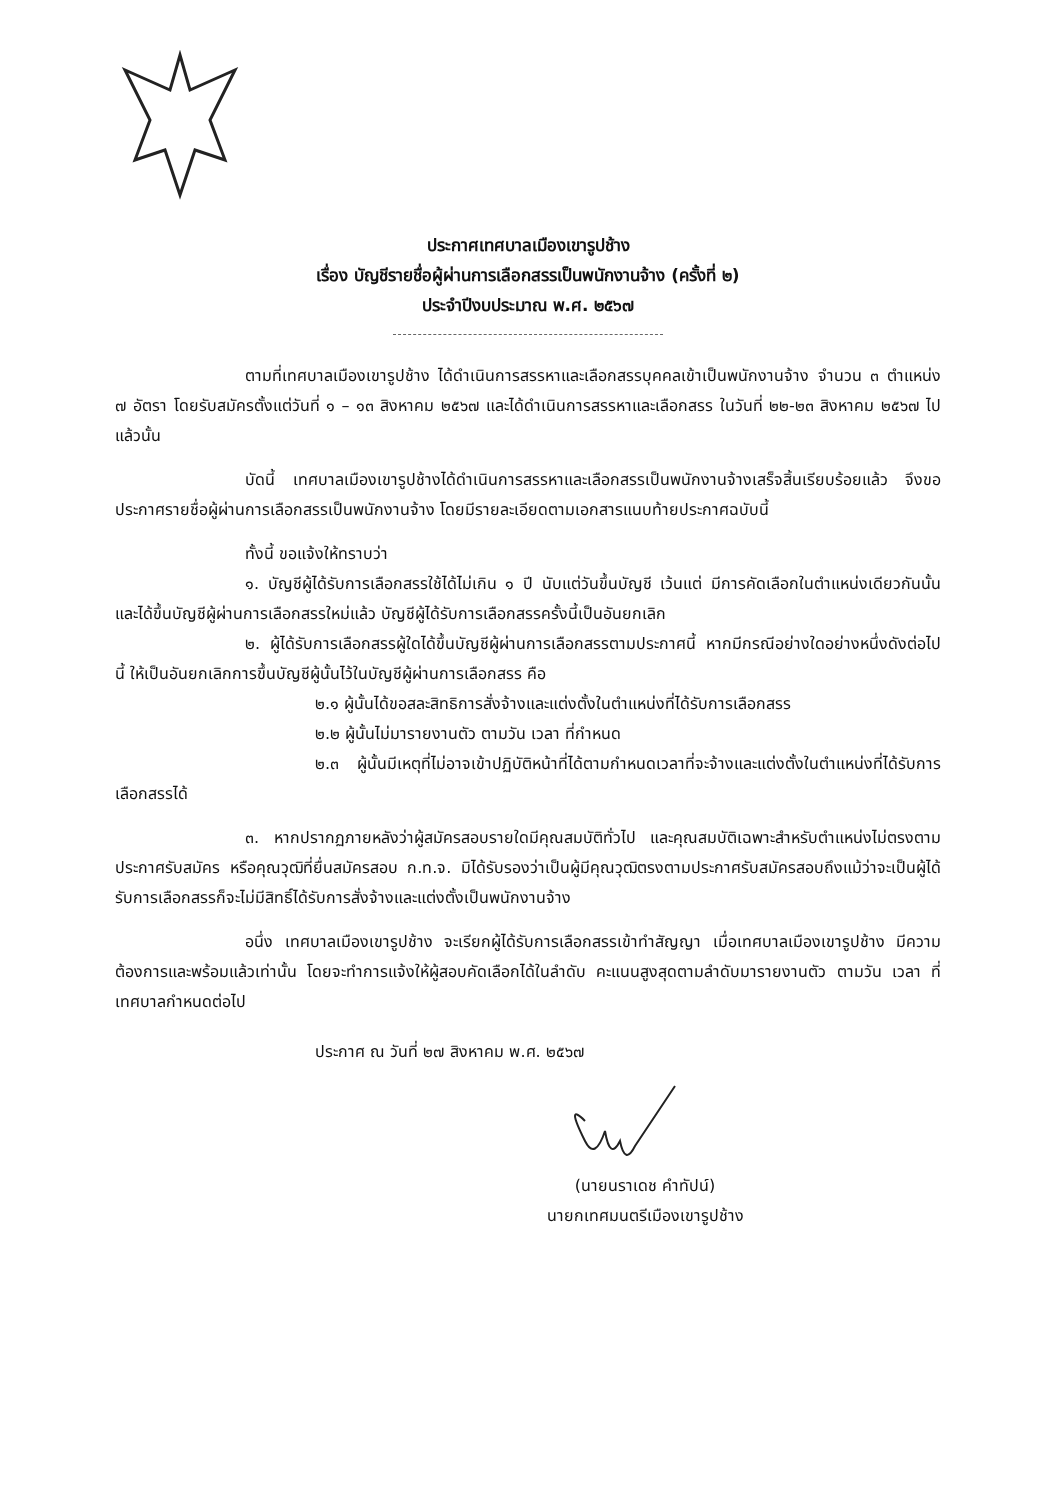ประกาศเทศบาลเมืองเขารูปช้าง
เรื่อง บัญชีรายชื่อผู้ผ่านการเลือกสรรเป็นพนักงานจ้าง (ครั้งที่ ๒)
ประจำปีงบประมาณ พ.ศ. ๒๕๖๗
ตามที่เทศบาลเมืองเขารูปช้าง ได้ดำเนินการสรรหาและเลือกสรรบุคคลเข้าเป็นพนักงานจ้าง จำนวน ๓ ตำแหน่ง ๗ อัตรา โดยรับสมัครตั้งแต่วันที่ ๑ – ๑๓ สิงหาคม ๒๕๖๗ และได้ดำเนินการสรรหาและเลือกสรร ในวันที่ ๒๒-๒๓ สิงหาคม ๒๕๖๗ ไปแล้วนั้น
บัดนี้ เทศบาลเมืองเขารูปช้างได้ดำเนินการสรรหาและเลือกสรรเป็นพนักงานจ้างเสร็จสิ้นเรียบร้อยแล้ว จึงขอประกาศรายชื่อผู้ผ่านการเลือกสรรเป็นพนักงานจ้าง โดยมีรายละเอียดตามเอกสารแนบท้ายประกาศฉบับนี้
ทั้งนี้ ขอแจ้งให้ทราบว่า
๑. บัญชีผู้ได้รับการเลือกสรรใช้ได้ไม่เกิน ๑ ปี นับแต่วันขึ้นบัญชี เว้นแต่ มีการคัดเลือกในตำแหน่งเดียวกันนั้นและได้ขึ้นบัญชีผู้ผ่านการเลือกสรรใหม่แล้ว บัญชีผู้ได้รับการเลือกสรรครั้งนี้เป็นอันยกเลิก
๒. ผู้ได้รับการเลือกสรรผู้ใดได้ขึ้นบัญชีผู้ผ่านการเลือกสรรตามประกาศนี้ หากมีกรณีอย่างใดอย่างหนึ่งดังต่อไปนี้ ให้เป็นอันยกเลิกการขึ้นบัญชีผู้นั้นไว้ในบัญชีผู้ผ่านการเลือกสรร คือ
๒.๑ ผู้นั้นได้ขอสละสิทธิการสั่งจ้างและแต่งตั้งในตำแหน่งที่ได้รับการเลือกสรร
๒.๒ ผู้นั้นไม่มารายงานตัว ตามวัน เวลา ที่กำหนด
๒.๓ ผู้นั้นมีเหตุที่ไม่อาจเข้าปฏิบัติหน้าที่ได้ตามกำหนดเวลาที่จะจ้างและแต่งตั้งในตำแหน่งที่ได้รับการเลือกสรรได้
๓. หากปรากฏภายหลังว่าผู้สมัครสอบรายใดมีคุณสมบัติทั่วไป และคุณสมบัติเฉพาะสำหรับตำแหน่งไม่ตรงตามประกาศรับสมัคร หรือคุณวุฒิที่ยื่นสมัครสอบ ก.ท.จ. มิได้รับรองว่าเป็นผู้มีคุณวุฒิตรงตามประกาศรับสมัครสอบถึงแม้ว่าจะเป็นผู้ได้รับการเลือกสรรก็จะไม่มีสิทธิ์ได้รับการสั่งจ้างและแต่งตั้งเป็นพนักงานจ้าง
อนึ่ง เทศบาลเมืองเขารูปช้าง จะเรียกผู้ได้รับการเลือกสรรเข้าทำสัญญา เมื่อเทศบาลเมืองเขารูปช้าง มีความต้องการและพร้อมแล้วเท่านั้น โดยจะทำการแจ้งให้ผู้สอบคัดเลือกได้ในลำดับ คะแนนสูงสุดตามลำดับมารายงานตัว ตามวัน เวลา ที่เทศบาลกำหนดต่อไป
ประกาศ ณ วันที่ ๒๗ สิงหาคม พ.ศ. ๒๕๖๗
(นายนราเดช คำทัปน์)
นายกเทศมนตรีเมืองเขารูปช้าง